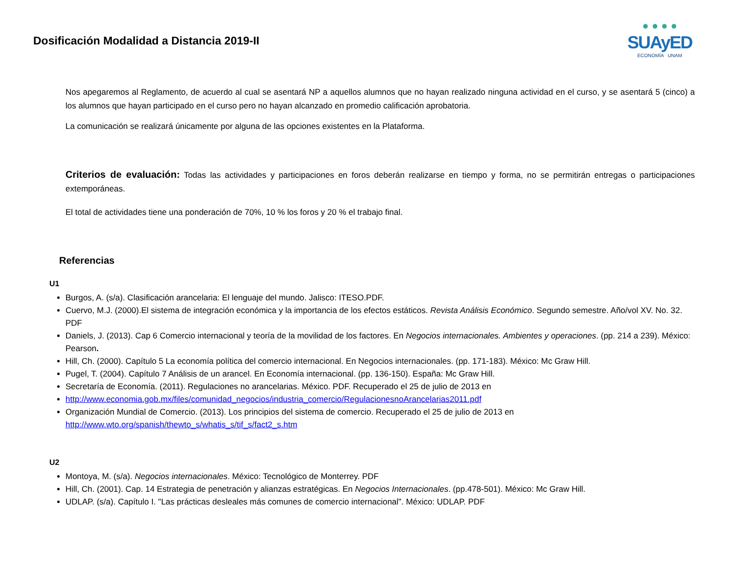Dosificación Modalidad a Distancia 2019-II
● ● ● ●
SUAyED
ECONOMÍA UNAM
Nos apegaremos al Reglamento, de acuerdo al cual se asentará NP a aquellos alumnos que no hayan realizado ninguna actividad en el curso, y se asentará 5 (cinco) a los alumnos que hayan participado en el curso pero no hayan alcanzado en promedio calificación aprobatoria.
La comunicación se realizará únicamente por alguna de las opciones existentes en la Plataforma.
Criterios de evaluación: Todas las actividades y participaciones en foros deberán realizarse en tiempo y forma, no se permitirán entregas o participaciones extemporáneas.
El total de actividades tiene una ponderación de 70%, 10 % los foros y 20 % el trabajo final.
Referencias
U1
Burgos, A. (s/a). Clasificación arancelaria: El lenguaje del mundo. Jalisco: ITESO.PDF.
Cuervo, M.J. (2000).El sistema de integración económica y la importancia de los efectos estáticos. Revista Análisis Económico. Segundo semestre. Año/vol XV. No. 32. PDF
Daniels, J. (2013). Cap 6 Comercio internacional y teoría de la movilidad de los factores. En Negocios internacionales. Ambientes y operaciones. (pp. 214 a 239). México: Pearson.
Hill, Ch. (2000). Capítulo 5 La economía política del comercio internacional. En Negocios internacionales. (pp. 171-183). México: Mc Graw Hill.
Pugel, T. (2004). Capítulo 7 Análisis de un arancel. En Economía internacional. (pp. 136-150). España: Mc Graw Hill.
Secretaría de Economía. (2011). Regulaciones no arancelarias. México. PDF. Recuperado el 25 de julio de 2013 en
http://www.economia.gob.mx/files/comunidad_negocios/industria_comercio/RegulacionesnoArancelarias2011.pdf
Organización Mundial de Comercio. (2013). Los principios del sistema de comercio. Recuperado el 25 de julio de 2013 en http://www.wto.org/spanish/thewto_s/whatis_s/tif_s/fact2_s.htm
U2
Montoya, M. (s/a). Negocios internacionales. México: Tecnológico de Monterrey. PDF
Hill, Ch. (2001). Cap. 14 Estrategia de penetración y alianzas estratégicas. En Negocios Internacionales. (pp.478-501). México: Mc Graw Hill.
UDLAP. (s/a). Capítulo I. "Las prácticas desleales más comunes de comercio internacional". México: UDLAP. PDF